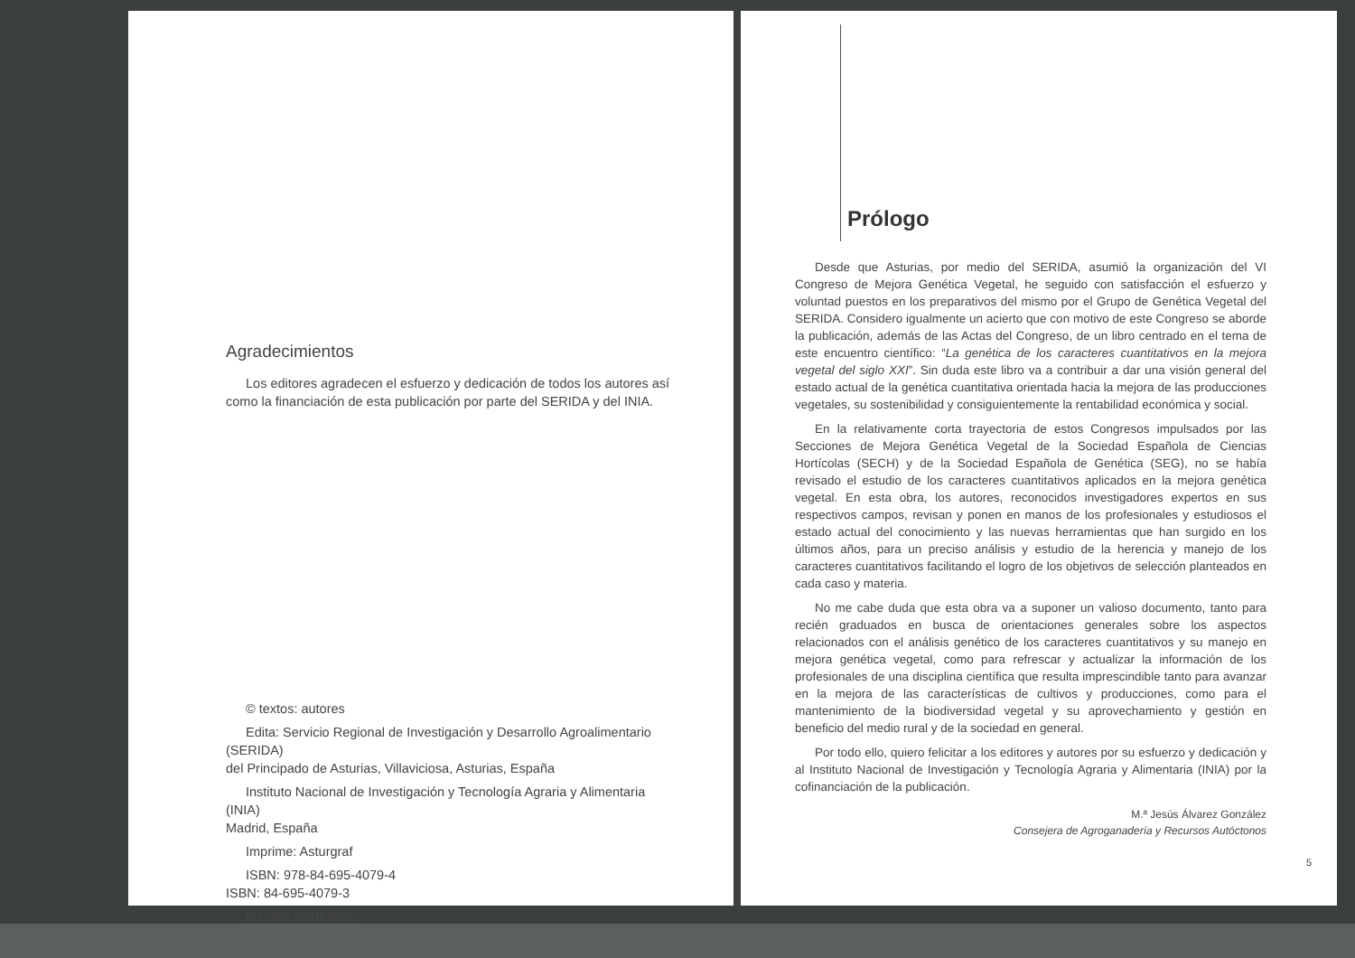Agradecimientos
Los editores agradecen el esfuerzo y dedicación de todos los autores así como la financiación de esta publicación por parte del SERIDA y del INIA.
© textos: autores
Edita: Servicio Regional de Investigación y Desarrollo Agroalimentario (SERIDA)
del Principado de Asturias, Villaviciosa, Asturias, España
Instituto Nacional de Investigación y Tecnología Agraria y Alimentaria (INIA)
Madrid, España
Imprime: Asturgraf
ISBN: 978-84-695-4079-4
ISBN: 84-695-4079-3
D.L. AS 2218-2012
Prólogo
Desde que Asturias, por medio del SERIDA, asumió la organización del VI Congreso de Mejora Genética Vegetal, he seguido con satisfacción el esfuerzo y voluntad puestos en los preparativos del mismo por el Grupo de Genética Vegetal del SERIDA. Considero igualmente un acierto que con motivo de este Congreso se aborde la publicación, además de las Actas del Congreso, de un libro centrado en el tema de este encuentro científico: “La genética de los caracteres cuantitativos en la mejora vegetal del siglo XXI”. Sin duda este libro va a contribuir a dar una visión general del estado actual de la genética cuantitativa orientada hacia la mejora de las producciones vegetales, su sostenibilidad y consiguientemente la rentabilidad económica y social.
En la relativamente corta trayectoria de estos Congresos impulsados por las Secciones de Mejora Genética Vegetal de la Sociedad Española de Ciencias Hortícolas (SECH) y de la Sociedad Española de Genética (SEG), no se había revisado el estudio de los caracteres cuantitativos aplicados en la mejora genética vegetal. En esta obra, los autores, reconocidos investigadores expertos en sus respectivos campos, revisan y ponen en manos de los profesionales y estudiosos el estado actual del conocimiento y las nuevas herramientas que han surgido en los últimos años, para un preciso análisis y estudio de la herencia y manejo de los caracteres cuantitativos facilitando el logro de los objetivos de selección planteados en cada caso y materia.
No me cabe duda que esta obra va a suponer un valioso documento, tanto para recién graduados en busca de orientaciones generales sobre los aspectos relacionados con el análisis genético de los caracteres cuantitativos y su manejo en mejora genética vegetal, como para refrescar y actualizar la información de los profesionales de una disciplina científica que resulta imprescindible tanto para avanzar en la mejora de las características de cultivos y producciones, como para el mantenimiento de la biodiversidad vegetal y su aprovechamiento y gestión en beneficio del medio rural y de la sociedad en general.
Por todo ello, quiero felicitar a los editores y autores por su esfuerzo y dedicación y al Instituto Nacional de Investigación y Tecnología Agraria y Alimentaria (INIA) por la cofinanciación de la publicación.
M.ª Jesús Álvarez González
Consejera de Agroganadería y Recursos Autóctonos
5